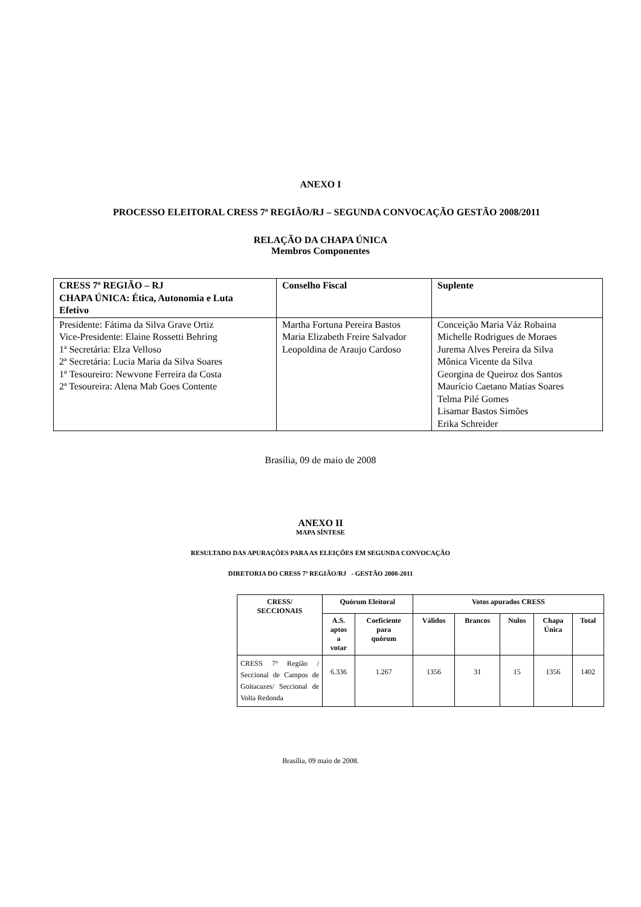ANEXO I
PROCESSO ELEITORAL CRESS 7ª REGIÃO/RJ – SEGUNDA CONVOCAÇÃO GESTÃO 2008/2011
RELAÇÃO DA CHAPA ÚNICA
Membros Componentes
| CRESS 7ª REGIÃO – RJ CHAPA ÚNICA: Ética, Autonomia e Luta Efetivo | Conselho Fiscal | Suplente |
| Presidente: Fátima da Silva Grave Ortiz Vice-Presidente: Elaine Rossetti Behring 1ª Secretária: Elza Velloso 2ª Secretária: Lucia Maria da Silva Soares 1º Tesoureiro: Newvone Ferreira da Costa 2ª Tesoureira: Alena Mab Goes Contente | Martha Fortuna Pereira Bastos Maria Elizabeth Freire Salvador Leopoldina de Araujo Cardoso | Conceição Maria Váz Robaina Michelle Rodrigues de Moraes Jurema Alves Pereira da Silva Mônica Vicente da Silva Georgina de Queiroz dos Santos Maurício Caetano Matias Soares Telma Pilé Gomes Lisamar Bastos Simões Erika Schreider |
Brasília, 09 de maio de 2008
ANEXO II
MAPA SÍNTESE
RESULTADO DAS APURAÇÕES PARA AS ELEIÇÕES EM SEGUNDA CONVOCAÇÃO
DIRETORIA DO CRESS 7ª REGIÃO/RJ - GESTÃO 2008-2011
| CRESS/ SECCIONAIS | Quórum Eleitoral | | Votos apurados CRESS | | | | |
| --- | --- | --- | --- | --- | --- | --- | --- |
| | A.S. aptos a votar | Coeficiente para quórum | Válidos | Brancos | Nulos | Chapa Única | Total |
| CRESS 7ª Região / Seccional de Campos de Goitacazes/ Seccional de Volta Redonda | 6.336 | 1.267 | 1356 | 31 | 15 | 1356 | 1402 |
Brasília, 09 maio de 2008.